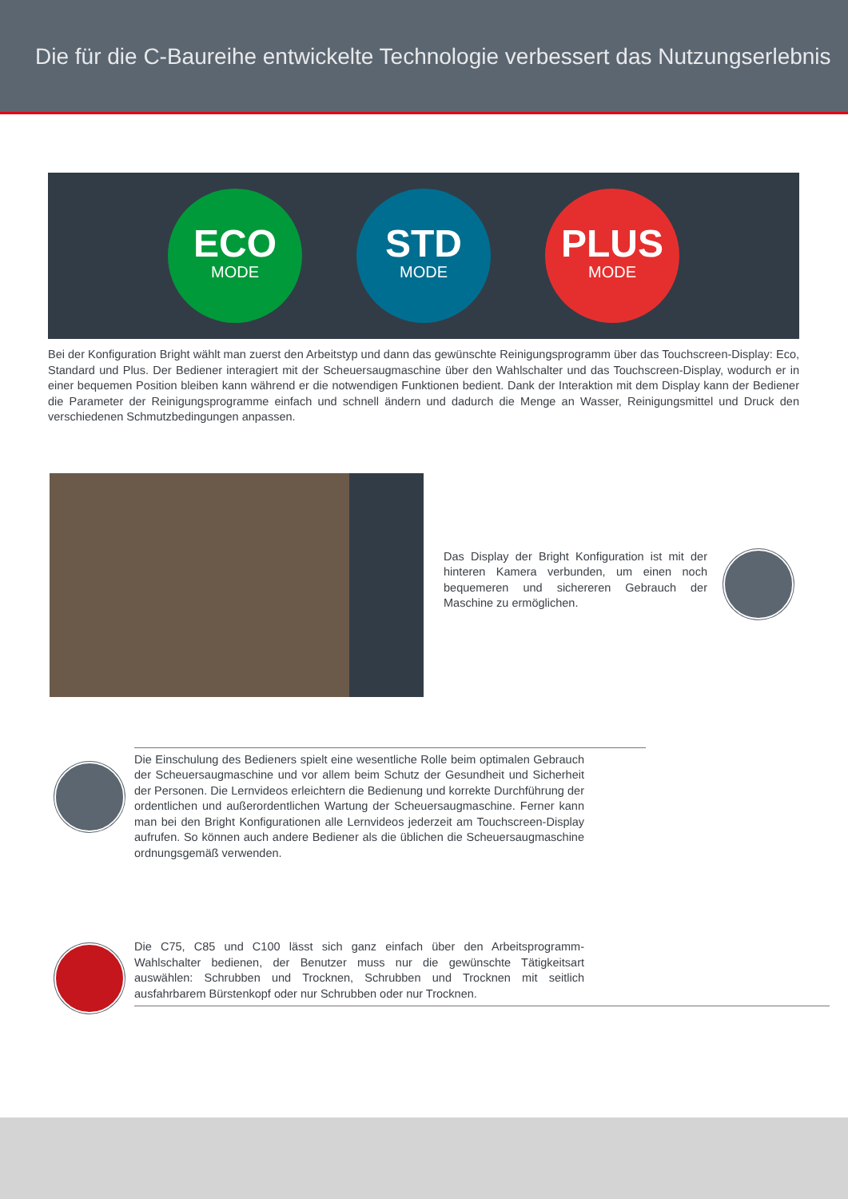Die für die C-Baureihe entwickelte Technologie verbessert das Nutzungserlebnis
ECO
MODE
STD
MODE
PLUS
MODE
Bei der Konfiguration Bright wählt man zuerst den Arbeitstyp und dann das gewünschte Reinigungsprogramm über das Touchscreen-Display: Eco, Standard und Plus. Der Bediener interagiert mit der Scheuersaugmaschine über den Wahlschalter und das Touchscreen-Display, wodurch er in einer bequemen Position bleiben kann während er die notwendigen Funktionen bedient. Dank der Interaktion mit dem Display kann der Bediener die Parameter der Reinigungsprogramme einfach und schnell ändern und dadurch die Menge an Wasser, Reinigungsmittel und Druck den verschiedenen Schmutzbedingungen anpassen.
Das Display der Bright Konfiguration ist mit der hinteren Kamera verbunden, um einen noch bequemeren und sichereren Gebrauch der Maschine zu ermöglichen.
Die Einschulung des Bedieners spielt eine wesentliche Rolle beim optimalen Gebrauch der Scheuersaugmaschine und vor allem beim Schutz der Gesundheit und Sicherheit der Personen. Die Lernvideos erleichtern die Bedienung und korrekte Durchführung der ordentlichen und außerordentlichen Wartung der Scheuersaugmaschine. Ferner kann man bei den Bright Konfigurationen alle Lernvideos jederzeit am Touchscreen-Display aufrufen. So können auch andere Bediener als die üblichen die Scheuersaugmaschine ordnungsgemäß verwenden.
Die C75, C85 und C100 lässt sich ganz einfach über den Arbeitsprogramm-Wahlschalter bedienen, der Benutzer muss nur die gewünschte Tätigkeitsart auswählen: Schrubben und Trocknen, Schrubben und Trocknen mit seitlich ausfahrbarem Bürstenkopf oder nur Schrubben oder nur Trocknen.